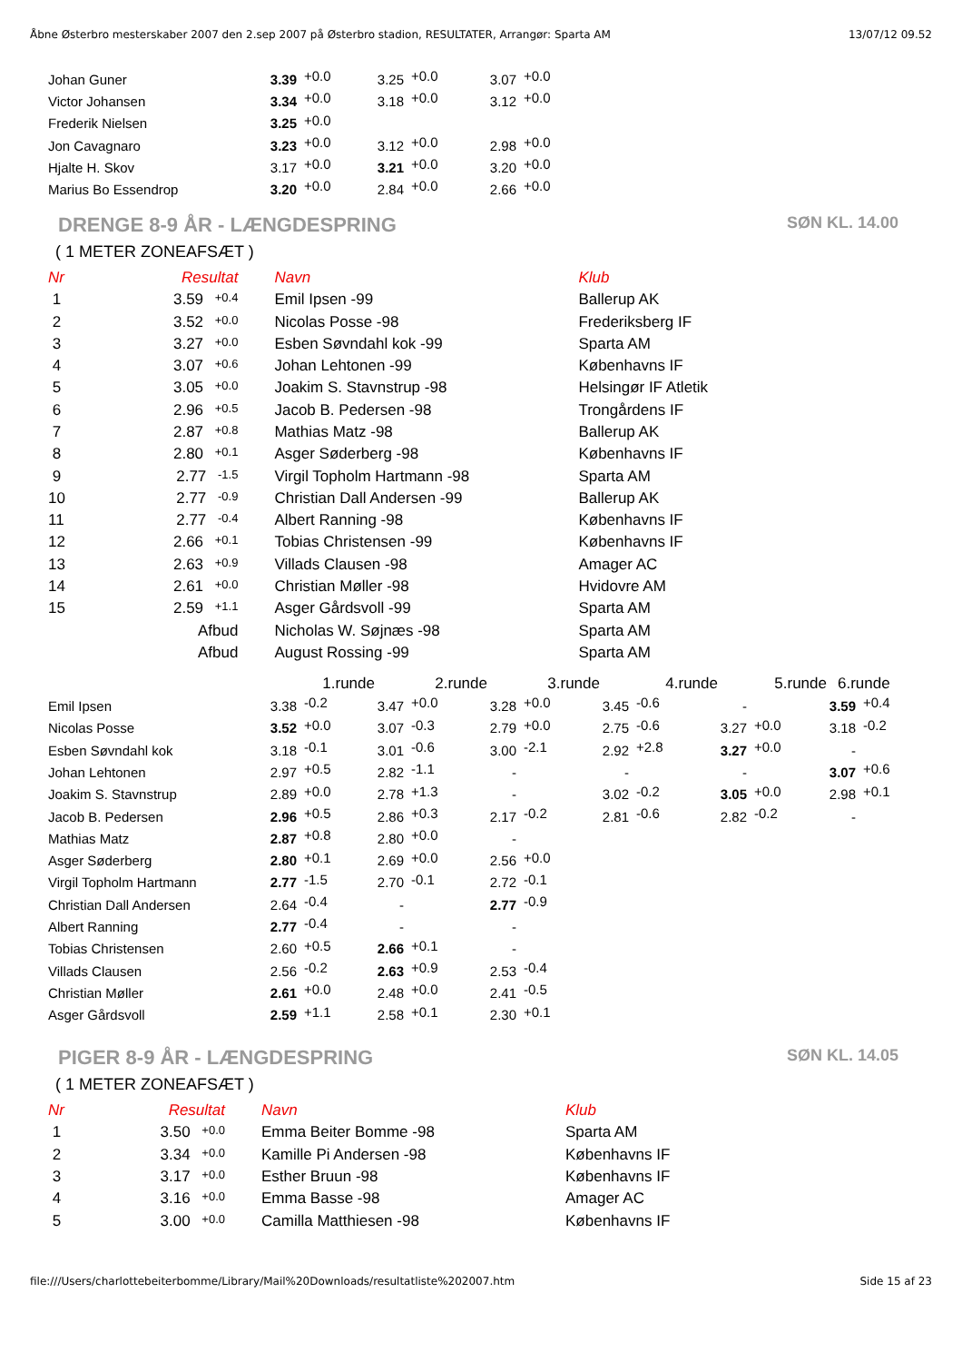Åbne Østerbro mesterskaber 2007 den 2.sep 2007 på Østerbro stadion, RESULTATER, Arrangør: Sparta AM 13/07/12 09.52
| Johan Guner | 3.39 | +0.0 | 3.25 | +0.0 | 3.07 | +0.0 |
| Victor Johansen | 3.34 | +0.0 | 3.18 | +0.0 | 3.12 | +0.0 |
| Frederik Nielsen | 3.25 | +0.0 | | | | |
| Jon Cavagnaro | 3.23 | +0.0 | 3.12 | +0.0 | 2.98 | +0.0 |
| Hjalte H. Skov | 3.17 | +0.0 | 3.21 | +0.0 | 3.20 | +0.0 |
| Marius Bo Essendrop | 3.20 | +0.0 | 2.84 | +0.0 | 2.66 | +0.0 |
DRENGE 8-9 ÅR - LÆNGDESPRING SØN KL. 14.00
( 1 METER ZONEAFSÆT )
| Nr | Resultat | | Navn | Klub |
| 1 | 3.59 +0.4 | | Emil Ipsen -99 | Ballerup AK |
| 2 | 3.52 +0.0 | | Nicolas Posse -98 | Frederiksberg IF |
| 3 | 3.27 +0.0 | | Esben Søvndahl kok -99 | Sparta AM |
| 4 | 3.07 +0.6 | | Johan Lehtonen -99 | Københavns IF |
| 5 | 3.05 +0.0 | | Joakim S. Stavnstrup -98 | Helsingør IF Atletik |
| 6 | 2.96 +0.5 | | Jacob B. Pedersen -98 | Trongårdens IF |
| 7 | 2.87 +0.8 | | Mathias Matz -98 | Ballerup AK |
| 8 | 2.80 +0.1 | | Asger Søderberg -98 | Københavns IF |
| 9 | 2.77 -1.5 | | Virgil Topholm Hartmann -98 | Sparta AM |
| 10 | 2.77 -0.9 | | Christian Dall Andersen -99 | Ballerup AK |
| 11 | 2.77 -0.4 | | Albert Ranning -98 | Københavns IF |
| 12 | 2.66 +0.1 | | Tobias Christensen -99 | Københavns IF |
| 13 | 2.63 +0.9 | | Villads Clausen -98 | Amager AC |
| 14 | 2.61 +0.0 | | Christian Møller -98 | Hvidovre AM |
| 15 | 2.59 +1.1 | | Asger Gårdsvoll -99 | Sparta AM |
| | Afbud | | Nicholas W. Søjnæs -98 | Sparta AM |
| | Afbud | | August Rossing -99 | Sparta AM |
| | 1.runde | | 2.runde | | 3.runde | | 4.runde | | 5.runde | | 6.runde | |
| Emil Ipsen | 3.38 | -0.2 | 3.47 | +0.0 | 3.28 | +0.0 | 3.45 | -0.6 | - | | 3.59 | +0.4 |
| Nicolas Posse | 3.52 | +0.0 | 3.07 | -0.3 | 2.79 | +0.0 | 2.75 | -0.6 | 3.27 | +0.0 | 3.18 | -0.2 |
| Esben Søvndahl kok | 3.18 | -0.1 | 3.01 | -0.6 | 3.00 | -2.1 | 2.92 | +2.8 | 3.27 | +0.0 | - | |
| Johan Lehtonen | 2.97 | +0.5 | 2.82 | -1.1 | - | | - | | - | | 3.07 | +0.6 |
| Joakim S. Stavnstrup | 2.89 | +0.0 | 2.78 | +1.3 | - | | 3.02 | -0.2 | 3.05 | +0.0 | 2.98 | +0.1 |
| Jacob B. Pedersen | 2.96 | +0.5 | 2.86 | +0.3 | 2.17 | -0.2 | 2.81 | -0.6 | 2.82 | -0.2 | - | |
| Mathias Matz | 2.87 | +0.8 | 2.80 | +0.0 | - | | | | | | | |
| Asger Søderberg | 2.80 | +0.1 | 2.69 | +0.0 | 2.56 | +0.0 | | | | | | |
| Virgil Topholm Hartmann | 2.77 | -1.5 | 2.70 | -0.1 | 2.72 | -0.1 | | | | | | |
| Christian Dall Andersen | 2.64 | -0.4 | - | | 2.77 | -0.9 | | | | | | |
| Albert Ranning | 2.77 | -0.4 | - | | - | | | | | | | |
| Tobias Christensen | 2.60 | +0.5 | 2.66 | +0.1 | - | | | | | | | |
| Villads Clausen | 2.56 | -0.2 | 2.63 | +0.9 | 2.53 | -0.4 | | | | | | |
| Christian Møller | 2.61 | +0.0 | 2.48 | +0.0 | 2.41 | -0.5 | | | | | | |
| Asger Gårdsvoll | 2.59 | +1.1 | 2.58 | +0.1 | 2.30 | +0.1 | | | | | | |
PIGER 8-9 ÅR - LÆNGDESPRING SØN KL. 14.05
( 1 METER ZONEAFSÆT )
| Nr | Resultat | | Navn | Klub |
| 1 | 3.50 +0.0 | | Emma Beiter Bomme -98 | Sparta AM |
| 2 | 3.34 +0.0 | | Kamille Pi Andersen -98 | Københavns IF |
| 3 | 3.17 +0.0 | | Esther Bruun -98 | Københavns IF |
| 4 | 3.16 +0.0 | | Emma Basse -98 | Amager AC |
| 5 | 3.00 +0.0 | | Camilla Matthiesen -98 | Københavns IF |
file:///Users/charlottebeiterbomme/Library/Mail%20Downloads/resultatliste%202007.htm Side 15 af 23